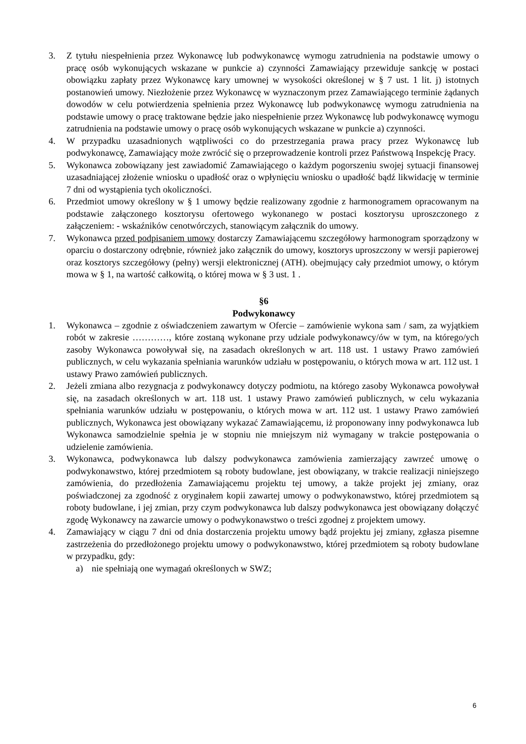3. Z tytułu niespełnienia przez Wykonawcę lub podwykonawcę wymogu zatrudnienia na podstawie umowy o pracę osób wykonujących wskazane w punkcie a) czynności Zamawiający przewiduje sankcję w postaci obowiązku zapłaty przez Wykonawcę kary umownej w wysokości określonej w § 7 ust. 1 lit. j) istotnych postanowień umowy. Niezłożenie przez Wykonawcę w wyznaczonym przez Zamawiającego terminie żądanych dowodów w celu potwierdzenia spełnienia przez Wykonawcę lub podwykonawcę wymogu zatrudnienia na podstawie umowy o pracę traktowane będzie jako niespełnienie przez Wykonawcę lub podwykonawcę wymogu zatrudnienia na podstawie umowy o pracę osób wykonujących wskazane w punkcie a) czynności.
4. W przypadku uzasadnionych wątpliwości co do przestrzegania prawa pracy przez Wykonawcę lub podwykonawcę, Zamawiający może zwrócić się o przeprowadzenie kontroli przez Państwową Inspekcję Pracy.
5. Wykonawca zobowiązany jest zawiadomić Zamawiającego o każdym pogorszeniu swojej sytuacji finansowej uzasadniającej złożenie wniosku o upadłość oraz o wpłynięciu wniosku o upadłość bądź likwidację w terminie 7 dni od wystąpienia tych okoliczności.
6. Przedmiot umowy określony w § 1 umowy będzie realizowany zgodnie z harmonogramem opracowanym na podstawie załączonego kosztorysu ofertowego wykonanego w postaci kosztorysu uproszczonego z załączeniem: - wskaźników cenotwórczych, stanowiącym załącznik do umowy.
7. Wykonawca przed podpisaniem umowy dostarczy Zamawiającemu szczegółowy harmonogram sporządzony w oparciu o dostarczony odrębnie, również jako załącznik do umowy, kosztorys uproszczony w wersji papierowej oraz kosztorys szczegółowy (pełny) wersji elektronicznej (ATH). obejmujący cały przedmiot umowy, o którym mowa w § 1, na wartość całkowitą, o której mowa w § 3 ust. 1 .
§6
Podwykonawcy
1. Wykonawca – zgodnie z oświadczeniem zawartym w Ofercie – zamówienie wykona sam / sam, za wyjątkiem robót w zakresie …………, które zostaną wykonane przy udziale podwykonawcy/ów w tym, na którego/ych zasoby Wykonawca powoływał się, na zasadach określonych w art. 118 ust. 1 ustawy Prawo zamówień publicznych, w celu wykazania spełniania warunków udziału w postępowaniu, o których mowa w art. 112 ust. 1 ustawy Prawo zamówień publicznych.
2. Jeżeli zmiana albo rezygnacja z podwykonawcy dotyczy podmiotu, na którego zasoby Wykonawca powoływał się, na zasadach określonych w art. 118 ust. 1 ustawy Prawo zamówień publicznych, w celu wykazania spełniania warunków udziału w postępowaniu, o których mowa w art. 112 ust. 1 ustawy Prawo zamówień publicznych, Wykonawca jest obowiązany wykazać Zamawiającemu, iż proponowany inny podwykonawca lub Wykonawca samodzielnie spełnia je w stopniu nie mniejszym niż wymagany w trakcie postępowania o udzielenie zamówienia.
3. Wykonawca, podwykonawca lub dalszy podwykonawca zamówienia zamierzający zawrzeć umowę o podwykonawstwo, której przedmiotem są roboty budowlane, jest obowiązany, w trakcie realizacji niniejszego zamówienia, do przedłożenia Zamawiającemu projektu tej umowy, a także projekt jej zmiany, oraz poświadczonej za zgodność z oryginałem kopii zawartej umowy o podwykonawstwo, której przedmiotem są roboty budowlane, i jej zmian, przy czym podwykonawca lub dalszy podwykonawca jest obowiązany dołączyć zgodę Wykonawcy na zawarcie umowy o podwykonawstwo o treści zgodnej z projektem umowy.
4. Zamawiający w ciągu 7 dni od dnia dostarczenia projektu umowy bądź projektu jej zmiany, zgłasza pisemne zastrzeżenia do przedłożonego projektu umowy o podwykonawstwo, której przedmiotem są roboty budowlane w przypadku, gdy:
a) nie spełniają one wymagań określonych w SWZ;
6